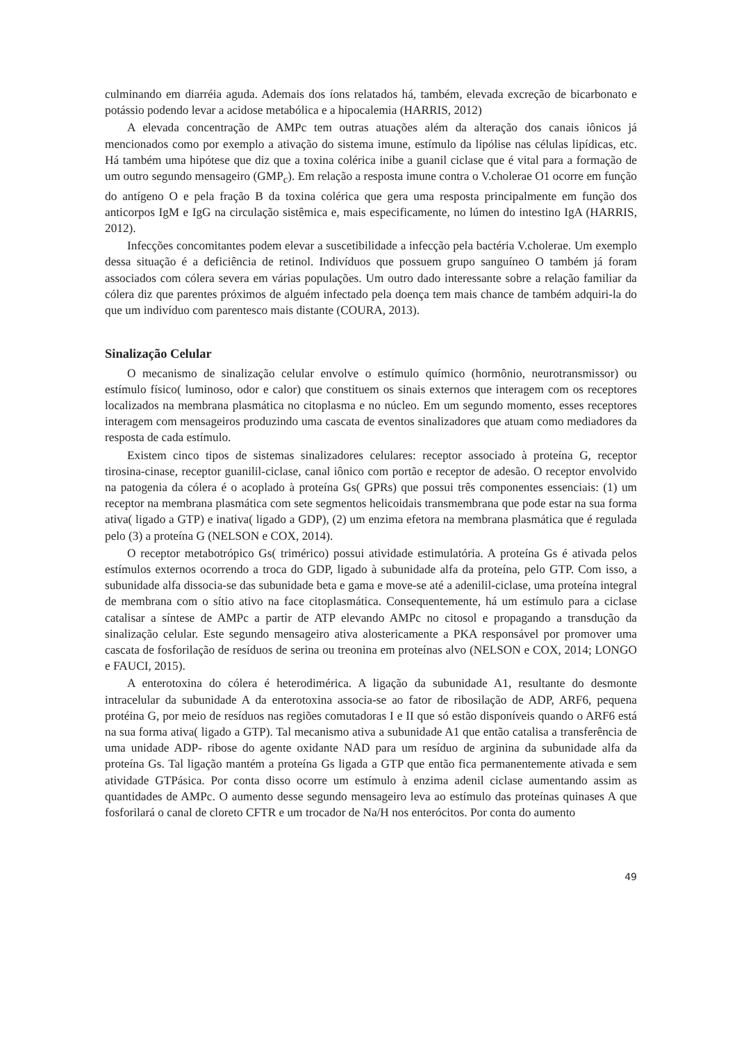culminando em diarréia aguda. Ademais dos íons relatados há, também, elevada excreção de bicarbonato e potássio podendo levar a acidose metabólica e a hipocalemia (HARRIS, 2012)
A elevada concentração de AMPc tem outras atuações além da alteração dos canais iônicos já mencionados como por exemplo a ativação do sistema imune, estímulo da lipólise nas células lipídicas, etc. Há também uma hipótese que diz que a toxina colérica inibe a guanil ciclase que é vital para a formação de um outro segundo mensageiro (GMP<sub>c</sub>). Em relação a resposta imune contra o V.cholerae O1 ocorre em função do antígeno O e pela fração B da toxina colérica que gera uma resposta principalmente em função dos anticorpos IgM e IgG na circulação sistêmica e, mais especificamente, no lúmen do intestino IgA (HARRIS, 2012).
Infecções concomitantes podem elevar a suscetibilidade a infecção pela bactéria V.cholerae. Um exemplo dessa situação é a deficiência de retinol. Indivíduos que possuem grupo sanguíneo O também já foram associados com cólera severa em várias populações. Um outro dado interessante sobre a relação familiar da cólera diz que parentes próximos de alguém infectado pela doença tem mais chance de também adquiri-la do que um indivíduo com parentesco mais distante (COURA, 2013).
Sinalização Celular
O mecanismo de sinalização celular envolve o estímulo químico (hormônio, neurotransmissor) ou estímulo físico( luminoso, odor e calor) que constituem os sinais externos que interagem com os receptores localizados na membrana plasmática no citoplasma e no núcleo. Em um segundo momento, esses receptores interagem com mensageiros produzindo uma cascata de eventos sinalizadores que atuam como mediadores da resposta de cada estímulo.
Existem cinco tipos de sistemas sinalizadores celulares: receptor associado à proteína G, receptor tirosina-cinase, receptor guanilil-ciclase, canal iônico com portão e receptor de adesão. O receptor envolvido na patogenia da cólera é o acoplado à proteína Gs( GPRs) que possui três componentes essenciais: (1) um receptor na membrana plasmática com sete segmentos helicoidais transmembrana que pode estar na sua forma ativa( ligado a GTP) e inativa( ligado a GDP), (2) um enzima efetora na membrana plasmática que é regulada pelo (3) a proteína G (NELSON e COX, 2014).
O receptor metabotrópico Gs( trimérico) possui atividade estimulatória. A proteína Gs é ativada pelos estímulos externos ocorrendo a troca do GDP, ligado à subunidade alfa da proteína, pelo GTP. Com isso, a subunidade alfa dissocia-se das subunidade beta e gama e move-se até a adenilil-ciclase, uma proteína integral de membrana com o sítio ativo na face citoplasmática. Consequentemente, há um estímulo para a ciclase catalisar a síntese de AMPc a partir de ATP elevando AMPc no citosol e propagando a transdução da sinalização celular. Este segundo mensageiro ativa alostericamente a PKA responsável por promover uma cascata de fosforilação de resíduos de serina ou treonina em proteínas alvo (NELSON e COX, 2014; LONGO e FAUCI, 2015).
A enterotoxina do cólera é heterodimérica. A ligação da subunidade A1, resultante do desmonte intracelular da subunidade A da enterotoxina associa-se ao fator de ribosilação de ADP, ARF6, pequena protéina G, por meio de resíduos nas regiões comutadoras I e II que só estão disponíveis quando o ARF6 está na sua forma ativa( ligado a GTP). Tal mecanismo ativa a subunidade A1 que então catalisa a transferência de uma unidade ADP- ribose do agente oxidante NAD para um resíduo de arginina da subunidade alfa da proteína Gs. Tal ligação mantém a proteína Gs ligada a GTP que então fica permanentemente ativada e sem atividade GTPásica. Por conta disso ocorre um estímulo à enzima adenil ciclase aumentando assim as quantidades de AMPc. O aumento desse segundo mensageiro leva ao estímulo das proteínas quinases A que fosforilará o canal de cloreto CFTR e um trocador de Na/H nos enterócitos. Por conta do aumento
49